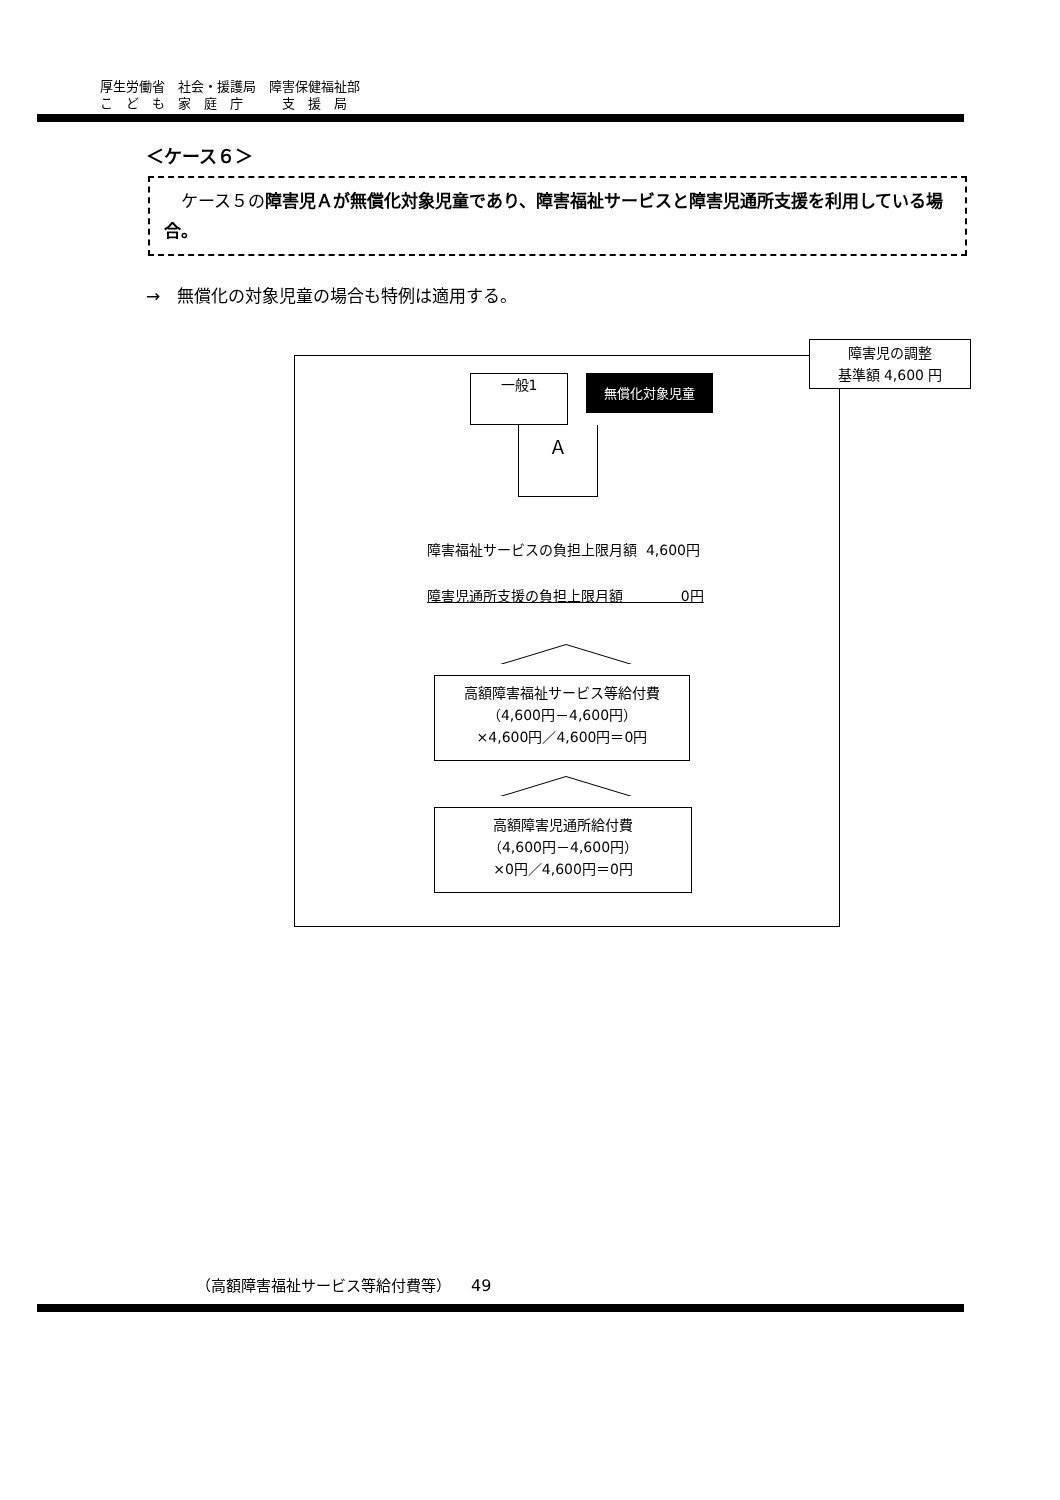厚生労働省　社会・援護局　障害保健福祉部
こ　ど　も　家　庭　庁　　　支　援　局
＜ケース６＞
　ケース５の障害児Ａが無償化対象児童であり、障害福祉サービスと障害児通所支援を利用している場合。
→　無償化の対象児童の場合も特例は適用する。
障害児の調整
基準額 4,600 円
一般1
無償化対象児童
Ａ
障害福祉サービスの負担上限月額 4,600円
障害児通所支援の負担上限月額 0円
高額障害福祉サービス等給付費
（4,600円－4,600円）
×4,600円／4,600円＝0円
高額障害児通所給付費
（4,600円－4,600円）
×0円／4,600円＝0円
（高額障害福祉サービス等給付費等） 49